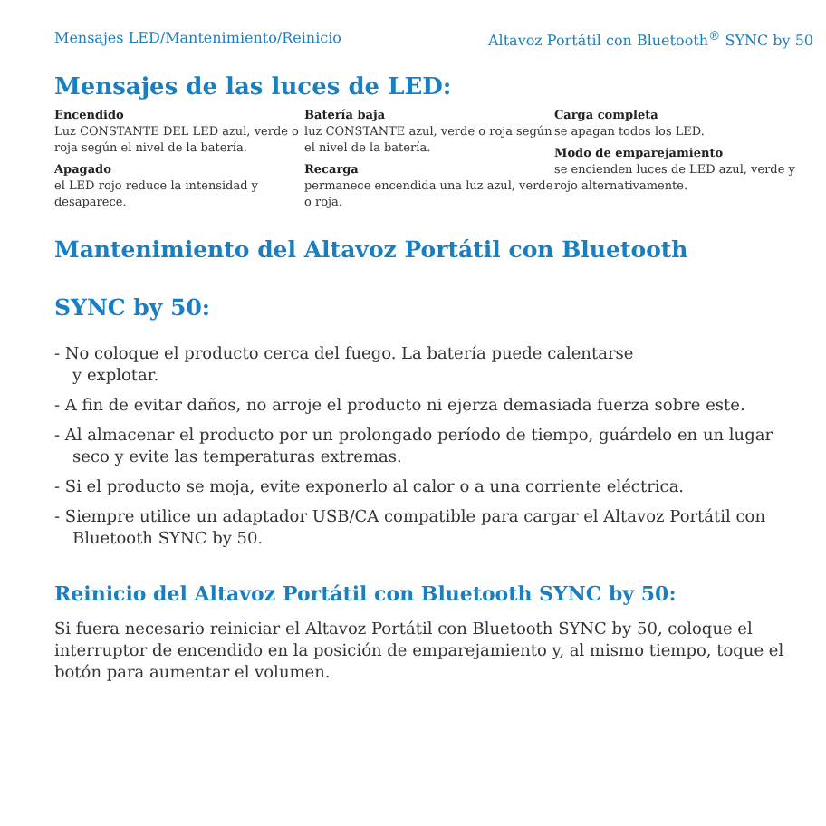Mensajes LED/Mantenimiento/Reinicio Altavoz Portátil con Bluetooth<sup>®</sup> SYNC by 50
Mensajes de las luces de LED:
Encendido
Luz CONSTANTE DEL LED azul, verde o roja según el nivel de la batería.
Apagado
el LED rojo reduce la intensidad y desaparece.
Batería baja
luz CONSTANTE azul, verde o roja según el nivel de la batería.
Recarga
permanece encendida una luz azul, verde o roja.
Carga completa
se apagan todos los LED.
Modo de emparejamiento
se encienden luces de LED azul, verde y rojo alternativamente.
Mantenimiento del Altavoz Portátil con Bluetooth
SYNC by 50:
- No coloque el producto cerca del fuego. La batería puede calentarse
y explotar.
- A fin de evitar daños, no arroje el producto ni ejerza demasiada fuerza sobre este.
- Al almacenar el producto por un prolongado período de tiempo, guárdelo en un lugar seco y evite las temperaturas extremas.
- Si el producto se moja, evite exponerlo al calor o a una corriente eléctrica.
- Siempre utilice un adaptador USB/CA compatible para cargar el Altavoz Portátil con Bluetooth SYNC by 50.
Reinicio del Altavoz Portátil con Bluetooth SYNC by 50:
Si fuera necesario reiniciar el Altavoz Portátil con Bluetooth SYNC by 50, coloque el interruptor de encendido en la posición de emparejamiento y, al mismo tiempo, toque el botón para aumentar el volumen.